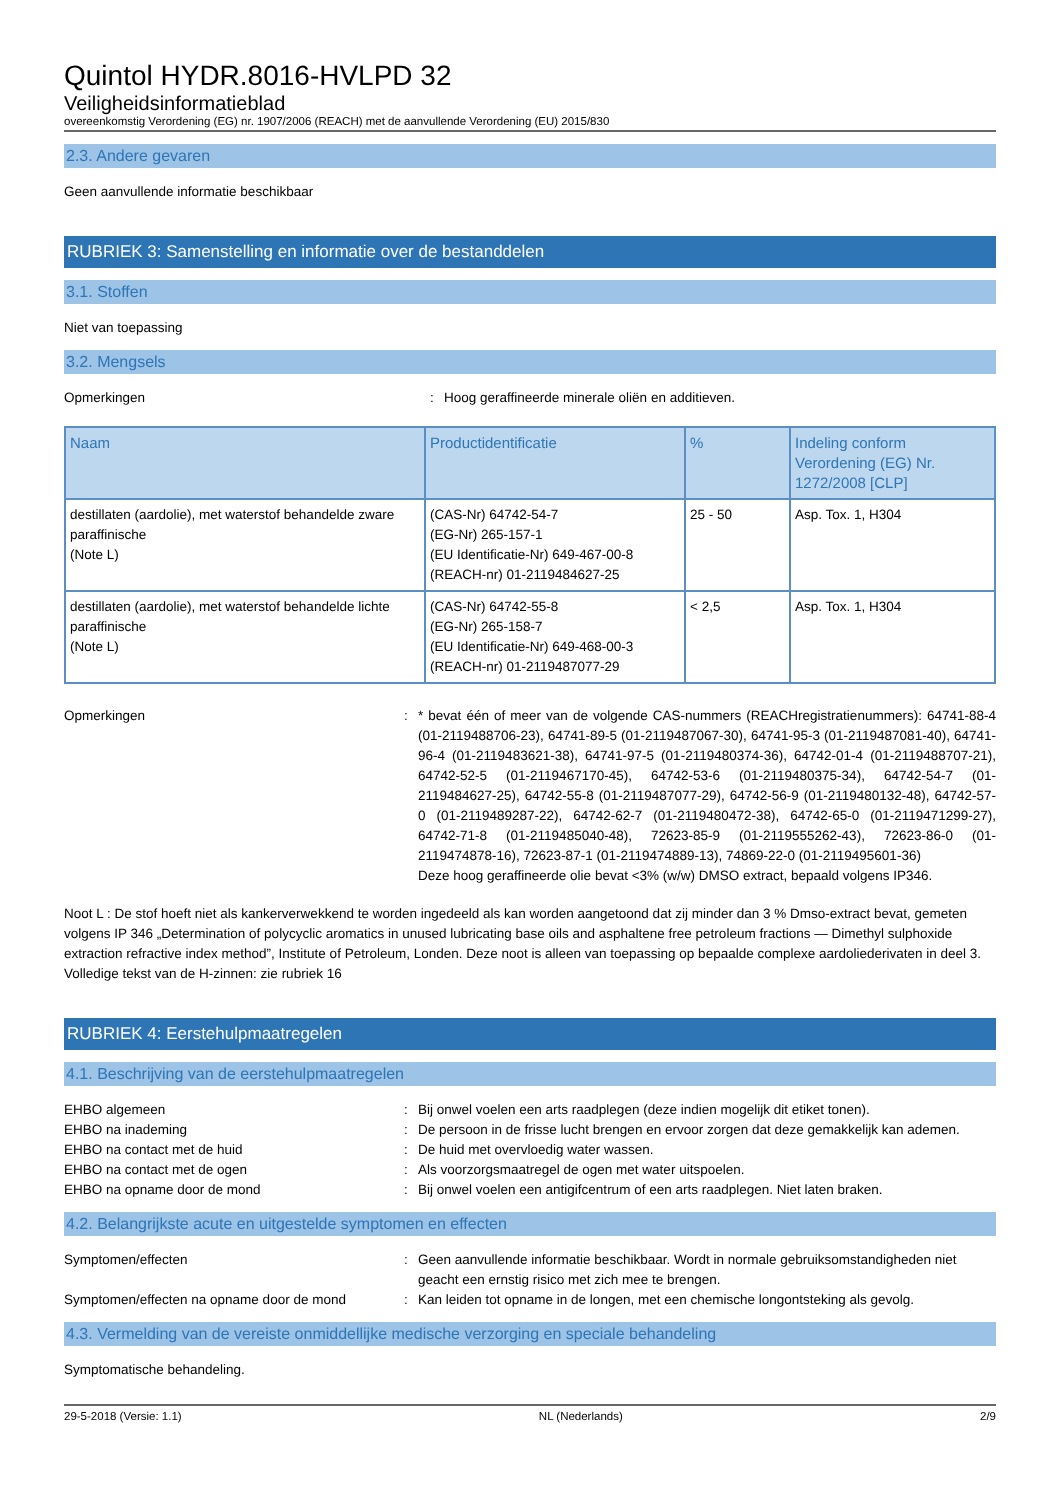Quintol HYDR.8016-HVLPD 32
Veiligheidsinformatieblad
overeenkomstig Verordening (EG) nr. 1907/2006 (REACH) met de aanvullende Verordening (EU) 2015/830
2.3. Andere gevaren
Geen aanvullende informatie beschikbaar
RUBRIEK 3: Samenstelling en informatie over de bestanddelen
3.1. Stoffen
Niet van toepassing
3.2. Mengsels
Opmerkingen : Hoog geraffineerde minerale oliën en additieven.
| Naam | Productidentificatie | % | Indeling conform Verordening (EG) Nr. 1272/2008 [CLP] |
| --- | --- | --- | --- |
| destillaten (aardolie), met waterstof behandelde zware paraffinische (Note L) | (CAS-Nr) 64742-54-7 (EG-Nr) 265-157-1 (EU Identificatie-Nr) 649-467-00-8 (REACH-nr) 01-2119484627-25 | 25 - 50 | Asp. Tox. 1, H304 |
| destillaten (aardolie), met waterstof behandelde lichte paraffinische (Note L) | (CAS-Nr) 64742-55-8 (EG-Nr) 265-158-7 (EU Identificatie-Nr) 649-468-00-3 (REACH-nr) 01-2119487077-29 | < 2,5 | Asp. Tox. 1, H304 |
Opmerkingen : * bevat één of meer van de volgende CAS-nummers (REACHregistratienummers): 64741-88-4 (01-2119488706-23), 64741-89-5 (01-2119487067-30), 64741-95-3 (01-2119487081-40), 64741-96-4 (01-2119483621-38), 64741-97-5 (01-2119480374-36), 64742-01-4 (01-2119488707-21), 64742-52-5 (01-2119467170-45), 64742-53-6 (01-2119480375-34), 64742-54-7 (01-2119484627-25), 64742-55-8 (01-2119487077-29), 64742-56-9 (01-2119480132-48), 64742-57-0 (01-2119489287-22), 64742-62-7 (01-2119480472-38), 64742-65-0 (01-2119471299-27), 64742-71-8 (01-2119485040-48), 72623-85-9 (01-2119555262-43), 72623-86-0 (01-2119474878-16), 72623-87-1 (01-2119474889-13), 74869-22-0 (01-2119495601-36)
Deze hoog geraffineerde olie bevat <3% (w/w) DMSO extract, bepaald volgens IP346.
Noot L : De stof hoeft niet als kankerverwekkend te worden ingedeeld als kan worden aangetoond dat zij minder dan 3 % Dmso-extract bevat, gemeten volgens IP 346 „Determination of polycyclic aromatics in unused lubricating base oils and asphaltene free petroleum fractions — Dimethyl sulphoxide extraction refractive index method”, Institute of Petroleum, Londen. Deze noot is alleen van toepassing op bepaalde complexe aardoliederivaten in deel 3.
Volledige tekst van de H-zinnen: zie rubriek 16
RUBRIEK 4: Eerstehulpmaatregelen
4.1. Beschrijving van de eerstehulpmaatregelen
EHBO algemeen : Bij onwel voelen een arts raadplegen (deze indien mogelijk dit etiket tonen).
EHBO na inademing : De persoon in de frisse lucht brengen en ervoor zorgen dat deze gemakkelijk kan ademen.
EHBO na contact met de huid : De huid met overvloedig water wassen.
EHBO na contact met de ogen : Als voorzorgsmaatregel de ogen met water uitspoelen.
EHBO na opname door de mond : Bij onwel voelen een antigifcentrum of een arts raadplegen. Niet laten braken.
4.2. Belangrijkste acute en uitgestelde symptomen en effecten
Symptomen/effecten : Geen aanvullende informatie beschikbaar. Wordt in normale gebruiksomstandigheden niet geacht een ernstig risico met zich mee te brengen.
Symptomen/effecten na opname door de mond : Kan leiden tot opname in de longen, met een chemische longontsteking als gevolg.
4.3. Vermelding van de vereiste onmiddellijke medische verzorging en speciale behandeling
Symptomatische behandeling.
29-5-2018 (Versie: 1.1) NL (Nederlands) 2/9